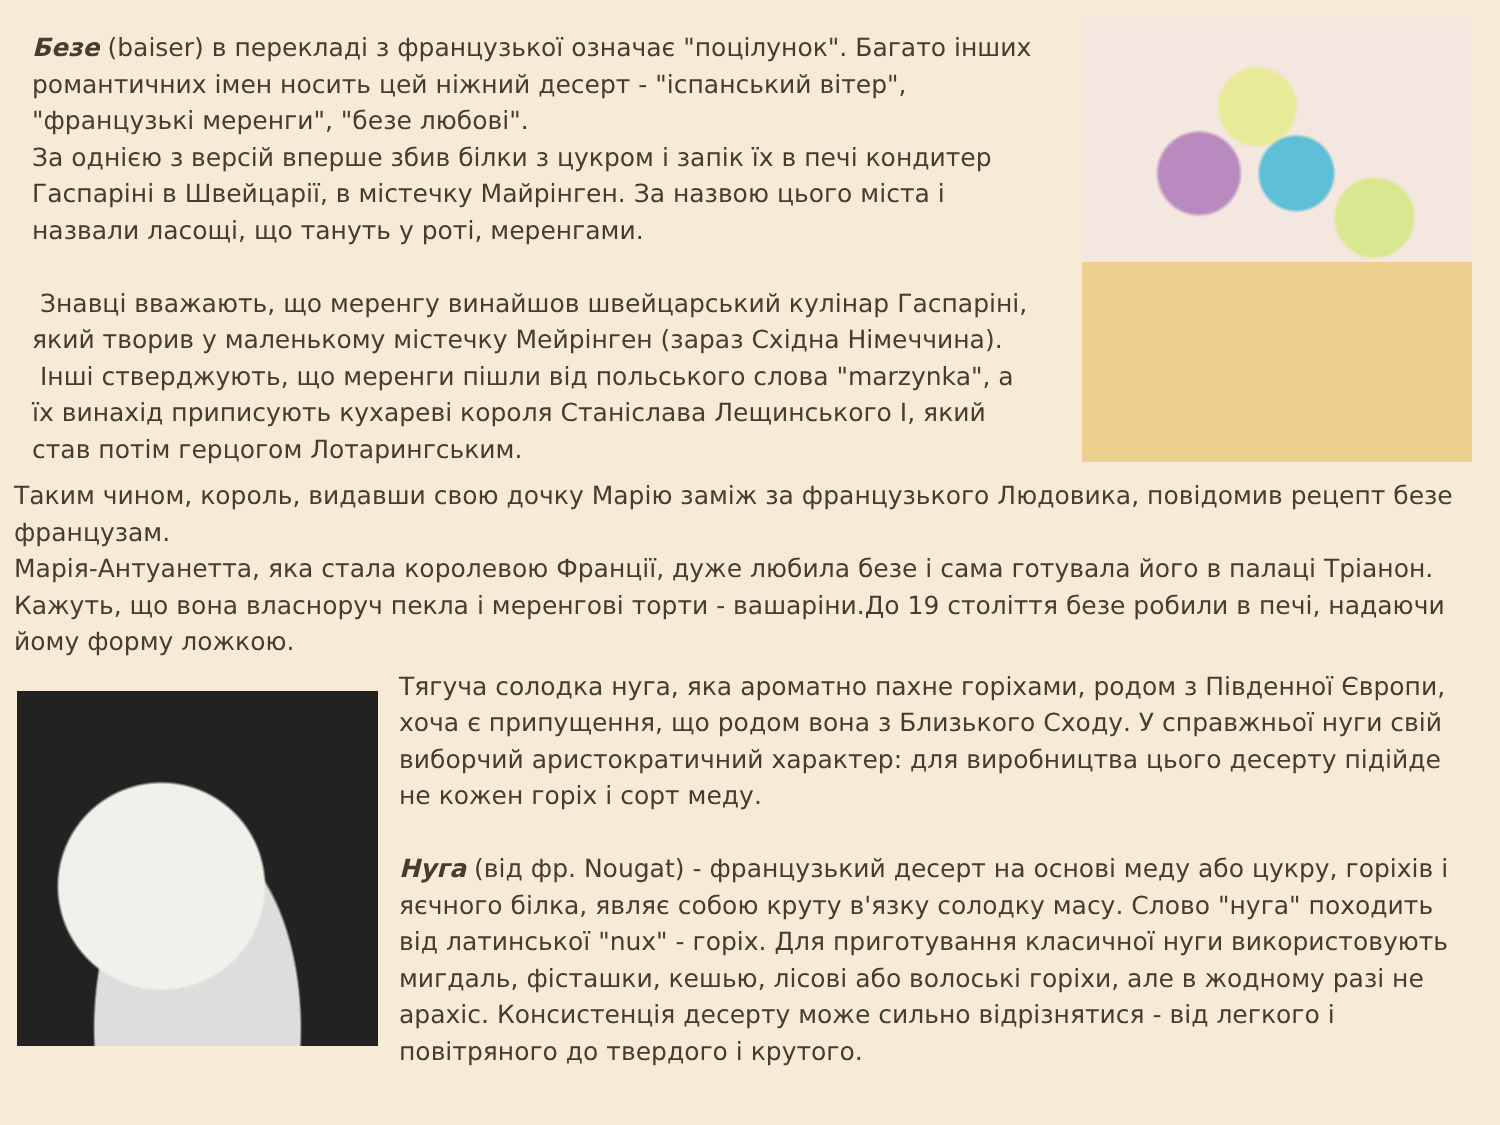Безе (baiser) в перекладі з французької означає "поцілунок". Багато інших романтичних імен носить цей ніжний десерт - "іспанський вітер", "французькі меренги", "безе любові".
За однією з версій вперше збив білки з цукром і запік їх в печі кондитер Гаспаріні в Швейцарії, в містечку Майрінген. За назвою цього міста і назвали ласощі, що тануть у роті, меренгами.
Знавці вважають, що меренгу винайшов швейцарський кулінар Гаспаріні, який творив у маленькому містечку Мейрінген (зараз Східна Німеччина).
Інші стверджують, що меренги пішли від польського слова "marzynka", а їх винахід приписують кухареві короля Станіслава Лещинського І, який став потім герцогом Лотарингським.
Таким чином, король, видавши свою дочку Марію заміж за французького Людовика, повідомив рецепт безе французам.
Марія-Антуанетта, яка стала королевою Франції, дуже любила безе і сама готувала його в палаці Тріанон. Кажуть, що вона власноруч пекла і меренгові торти - вашаріни.До 19 століття безе робили в печі, надаючи йому форму ложкою.
Тягуча солодка нуга, яка ароматно пахне горіхами, родом з Південної Європи, хоча є припущення, що родом вона з Близького Сходу. У справжньої нуги свій виборчий аристократичний характер: для виробництва цього десерту підійде не кожен горіх і сорт меду.
Нуга (від фр. Nougat) - французький десерт на основі меду або цукру, горіхів і яєчного білка, являє собою круту в'язку солодку масу. Слово "нуга" походить від латинської "nux" - горіх. Для приготування класичної нуги використовують мигдаль, фісташки, кешью, лісові або волоські горіхи, але в жодному разі не арахіс. Консистенція десерту може сильно відрізнятися - від легкого і повітряного до твердого і крутого.